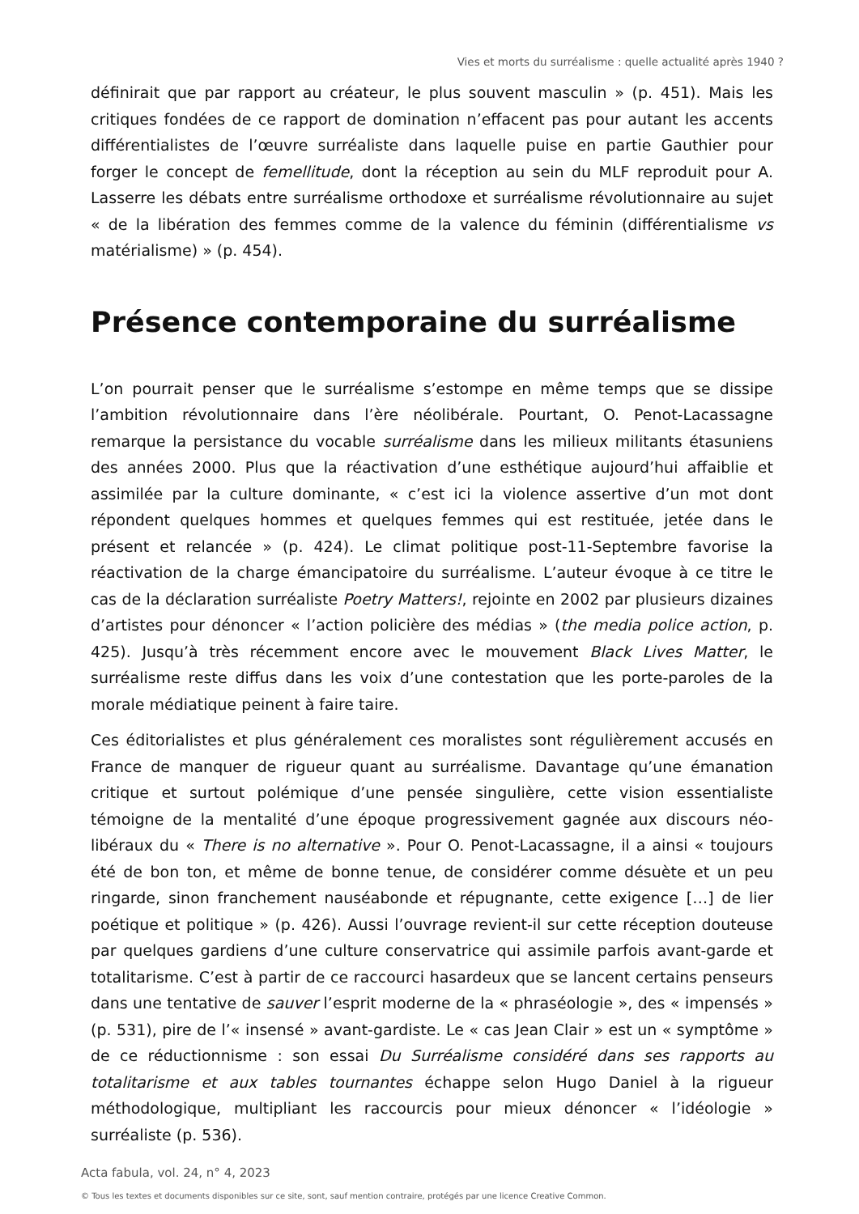Vies et morts du surréalisme : quelle actualité après 1940 ?
définirait que par rapport au créateur, le plus souvent masculin » (p. 451). Mais les critiques fondées de ce rapport de domination n’effacent pas pour autant les accents différentialistes de l’œuvre surréaliste dans laquelle puise en partie Gauthier pour forger le concept de femellitude, dont la réception au sein du MLF reproduit pour A. Lasserre les débats entre surréalisme orthodoxe et surréalisme révolutionnaire au sujet « de la libération des femmes comme de la valence du féminin (différentialisme vs matérialisme) » (p. 454).
Présence contemporaine du surréalisme
L’on pourrait penser que le surréalisme s’estompe en même temps que se dissipe l’ambition révolutionnaire dans l’ère néolibérale. Pourtant, O. Penot-Lacassagne remarque la persistance du vocable surréalisme dans les milieux militants étasuniens des années 2000. Plus que la réactivation d’une esthétique aujourd’hui affaiblie et assimilée par la culture dominante, « c’est ici la violence assertive d’un mot dont répondent quelques hommes et quelques femmes qui est restituée, jetée dans le présent et relancée » (p. 424). Le climat politique post-11-Septembre favorise la réactivation de la charge émancipatoire du surréalisme. L’auteur évoque à ce titre le cas de la déclaration surréaliste Poetry Matters!, rejointe en 2002 par plusieurs dizaines d’artistes pour dénoncer « l’action policière des médias » (the media police action, p. 425). Jusqu’à très récemment encore avec le mouvement Black Lives Matter, le surréalisme reste diffus dans les voix d’une contestation que les porte-paroles de la morale médiatique peinent à faire taire.
Ces éditorialistes et plus généralement ces moralistes sont régulièrement accusés en France de manquer de rigueur quant au surréalisme. Davantage qu’une émanation critique et surtout polémique d’une pensée singulière, cette vision essentialiste témoigne de la mentalité d’une époque progressivement gagnée aux discours néo-libéraux du « There is no alternative ». Pour O. Penot-Lacassagne, il a ainsi « toujours été de bon ton, et même de bonne tenue, de considérer comme désuète et un peu ringarde, sinon franchement nauséabonde et répugnante, cette exigence […] de lier poétique et politique » (p. 426). Aussi l’ouvrage revient-il sur cette réception douteuse par quelques gardiens d’une culture conservatrice qui assimile parfois avant-garde et totalitarisme. C’est à partir de ce raccourci hasardeux que se lancent certains penseurs dans une tentative de sauver l’esprit moderne de la « phraséologie », des « impensés » (p. 531), pire de l’« insensé » avant-gardiste. Le « cas Jean Clair » est un « symptôme » de ce réductionnisme : son essai Du Surréalisme considéré dans ses rapports au totalitarisme et aux tables tournantes échappe selon Hugo Daniel à la rigueur méthodologique, multipliant les raccourcis pour mieux dénoncer « l’idéologie » surréaliste (p. 536).
Acta fabula, vol. 24, n° 4, 2023
© Tous les textes et documents disponibles sur ce site, sont, sauf mention contraire, protégés par une licence Creative Common.